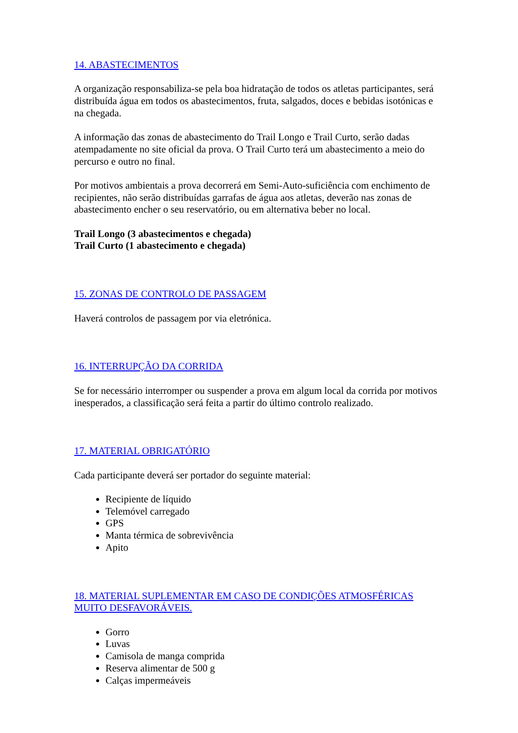14. ABASTECIMENTOS
A organização responsabiliza-se pela boa hidratação de todos os atletas participantes, será distribuída água em todos os abastecimentos, fruta, salgados, doces e bebidas isotónicas e na chegada.
A informação das zonas de abastecimento do Trail Longo e Trail Curto, serão dadas atempadamente no site oficial da prova. O Trail Curto terá um abastecimento a meio do percurso e outro no final.
Por motivos ambientais a prova decorrerá em Semi-Auto-suficiência com enchimento de recipientes, não serão distribuídas garrafas de água aos atletas, deverão nas zonas de abastecimento encher o seu reservatório, ou em alternativa beber no local.
Trail Longo (3 abastecimentos e chegada)
Trail Curto (1 abastecimento e chegada)
15. ZONAS DE CONTROLO DE PASSAGEM
Haverá controlos de passagem por via eletrónica.
16. INTERRUPÇÃO DA CORRIDA
Se for necessário interromper ou suspender a prova em algum local da corrida por motivos inesperados, a classificação será feita a partir do último controlo realizado.
17. MATERIAL OBRIGATÓRIO
Cada participante deverá ser portador do seguinte material:
Recipiente de líquido
Telemóvel carregado
GPS
Manta térmica de sobrevivência
Apito
18. MATERIAL SUPLEMENTAR EM CASO DE CONDIÇÕES ATMOSFÉRICAS MUITO DESFAVORÁVEIS.
Gorro
Luvas
Camisola de manga comprida
Reserva alimentar de 500 g
Calças impermeáveis